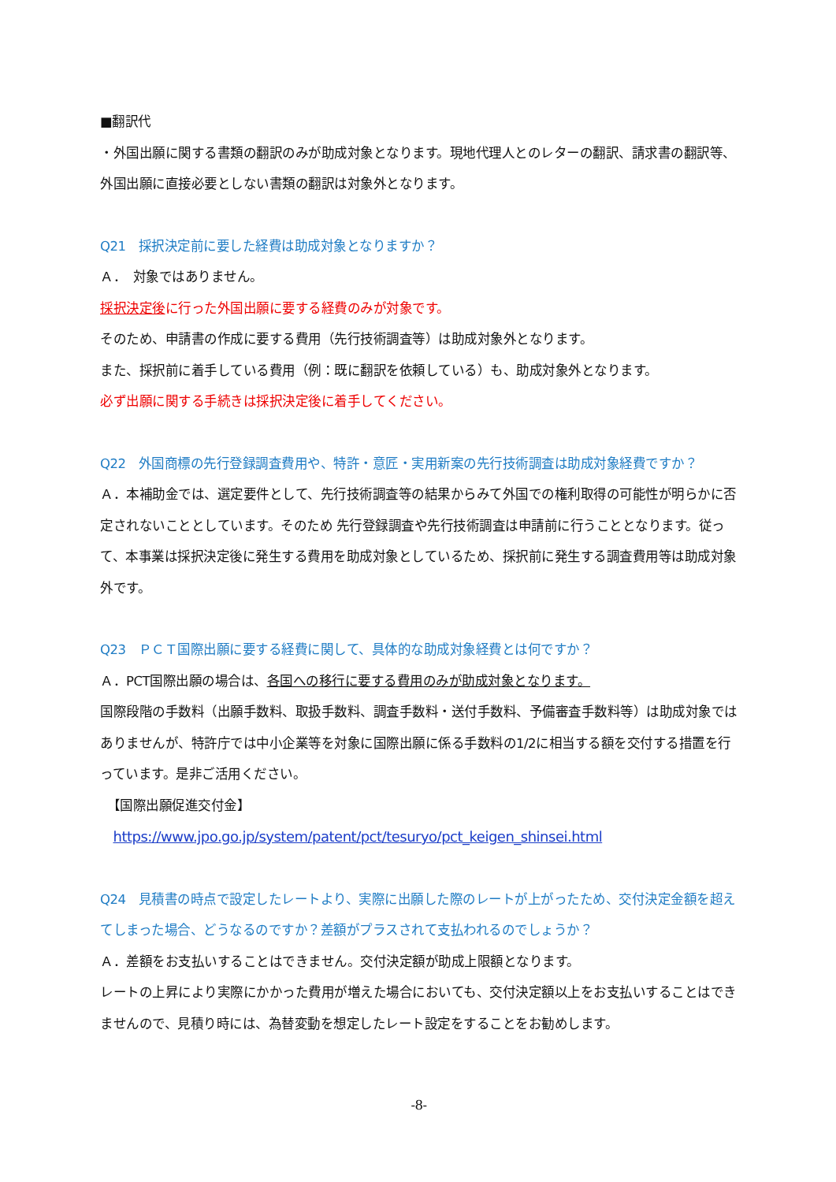■翻訳代
・外国出願に関する書類の翻訳のみが助成対象となります。現地代理人とのレターの翻訳、請求書の翻訳等、外国出願に直接必要としない書類の翻訳は対象外となります。
Q21　採択決定前に要した経費は助成対象となりますか？
Ａ．　対象ではありません。
採択決定後に行った外国出願に要する経費のみが対象です。
そのため、申請書の作成に要する費用（先行技術調査等）は助成対象外となります。
また、採択前に着手している費用（例：既に翻訳を依頼している）も、助成対象外となります。
必ず出願に関する手続きは採択決定後に着手してください。
Q22　外国商標の先行登録調査費用や、特許・意匠・実用新案の先行技術調査は助成対象経費ですか？
Ａ．本補助金では、選定要件として、先行技術調査等の結果からみて外国での権利取得の可能性が明らかに否定されないこととしています。そのため 先行登録調査や先行技術調査は申請前に行うこととなります。従って、本事業は採択決定後に発生する費用を助成対象としているため、採択前に発生する調査費用等は助成対象外です。
Q23　ＰＣＴ国際出願に要する経費に関して、具体的な助成対象経費とは何ですか？
Ａ．PCT国際出願の場合は、各国への移行に要する費用のみが助成対象となります。
国際段階の手数料（出願手数料、取扱手数料、調査手数料・送付手数料、予備審査手数料等）は助成対象ではありませんが、特許庁では中小企業等を対象に国際出願に係る手数料の1/2に相当する額を交付する措置を行っています。是非ご活用ください。
　【国際出願促進交付金】
　https://www.jpo.go.jp/system/patent/pct/tesuryo/pct_keigen_shinsei.html
Q24　見積書の時点で設定したレートより、実際に出願した際のレートが上がったため、交付決定金額を超えてしまった場合、どうなるのですか？差額がプラスされて支払われるのでしょうか？
Ａ．差額をお支払いすることはできません。交付決定額が助成上限額となります。
レートの上昇により実際にかかった費用が増えた場合においても、交付決定額以上をお支払いすることはできませんので、見積り時には、為替変動を想定したレート設定をすることをお勧めします。
-8-